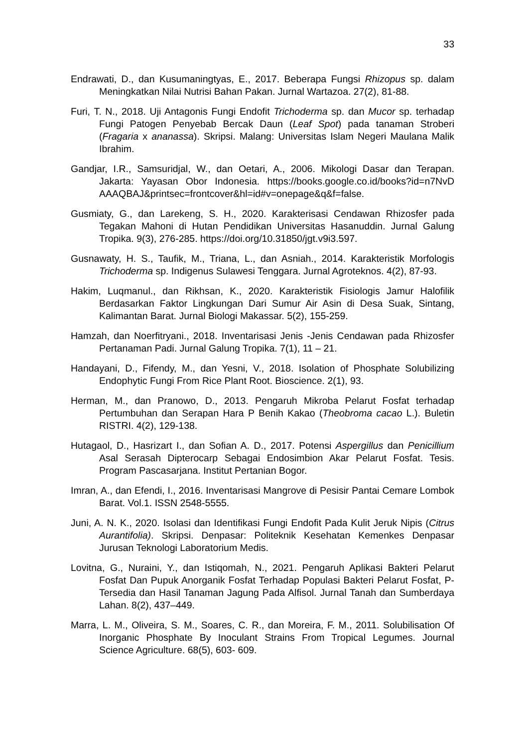33
Endrawati, D., dan Kusumaningtyas, E., 2017. Beberapa Fungsi Rhizopus sp. dalam Meningkatkan Nilai Nutrisi Bahan Pakan. Jurnal Wartazoa. 27(2), 81-88.
Furi, T. N., 2018. Uji Antagonis Fungi Endofit Trichoderma sp. dan Mucor sp. terhadap Fungi Patogen Penyebab Bercak Daun (Leaf Spot) pada tanaman Stroberi (Fragaria x ananassa). Skripsi. Malang: Universitas Islam Negeri Maulana Malik Ibrahim.
Gandjar, I.R., Samsuridjal, W., dan Oetari, A., 2006. Mikologi Dasar dan Terapan. Jakarta: Yayasan Obor Indonesia. https://books.google.co.id/books?id=n7NvD AAAQBAJ&printsec=frontcover&hl=id#v=onepage&q&f=false.
Gusmiaty, G., dan Larekeng, S. H., 2020. Karakterisasi Cendawan Rhizosfer pada Tegakan Mahoni di Hutan Pendidikan Universitas Hasanuddin. Jurnal Galung Tropika. 9(3), 276-285. https://doi.org/10.31850/jgt.v9i3.597.
Gusnawaty, H. S., Taufik, M., Triana, L., dan Asniah., 2014. Karakteristik Morfologis Trichoderma sp. Indigenus Sulawesi Tenggara. Jurnal Agroteknos. 4(2), 87-93.
Hakim, Luqmanul., dan Rikhsan, K., 2020. Karakteristik Fisiologis Jamur Halofilik Berdasarkan Faktor Lingkungan Dari Sumur Air Asin di Desa Suak, Sintang, Kalimantan Barat. Jurnal Biologi Makassar. 5(2), 155-259.
Hamzah, dan Noerfitryani., 2018. Inventarisasi Jenis -Jenis Cendawan pada Rhizosfer Pertanaman Padi. Jurnal Galung Tropika. 7(1), 11 – 21.
Handayani, D., Fifendy, M., dan Yesni, V., 2018. Isolation of Phosphate Solubilizing Endophytic Fungi From Rice Plant Root. Bioscience. 2(1), 93.
Herman, M., dan Pranowo, D., 2013. Pengaruh Mikroba Pelarut Fosfat terhadap Pertumbuhan dan Serapan Hara P Benih Kakao (Theobroma cacao L.). Buletin RISTRI. 4(2), 129-138.
Hutagaol, D., Hasrizart I., dan Sofian A. D., 2017. Potensi Aspergillus dan Penicillium Asal Serasah Dipterocarp Sebagai Endosimbion Akar Pelarut Fosfat. Tesis. Program Pascasarjana. Institut Pertanian Bogor.
Imran, A., dan Efendi, I., 2016. Inventarisasi Mangrove di Pesisir Pantai Cemare Lombok Barat. Vol.1. ISSN 2548-5555.
Juni, A. N. K., 2020. Isolasi dan Identifikasi Fungi Endofit Pada Kulit Jeruk Nipis (Citrus Aurantifolia). Skripsi. Denpasar: Politeknik Kesehatan Kemenkes Denpasar Jurusan Teknologi Laboratorium Medis.
Lovitna, G., Nuraini, Y., dan Istiqomah, N., 2021. Pengaruh Aplikasi Bakteri Pelarut Fosfat Dan Pupuk Anorganik Fosfat Terhadap Populasi Bakteri Pelarut Fosfat, P-Tersedia dan Hasil Tanaman Jagung Pada Alfisol. Jurnal Tanah dan Sumberdaya Lahan. 8(2), 437–449.
Marra, L. M., Oliveira, S. M., Soares, C. R., dan Moreira, F. M., 2011. Solubilisation Of Inorganic Phosphate By Inoculant Strains From Tropical Legumes. Journal Science Agriculture. 68(5), 603- 609.